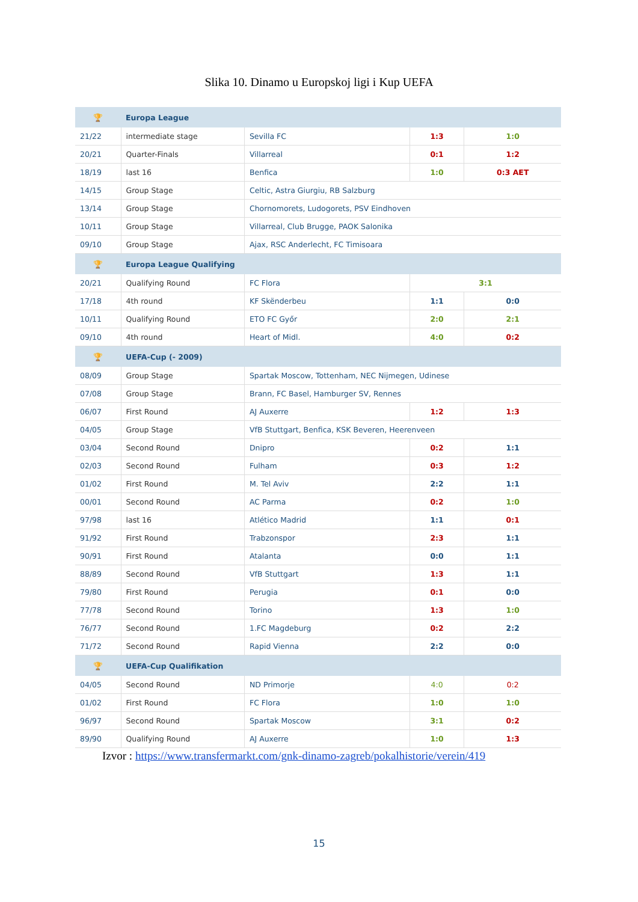Slika 10. Dinamo u Europskoj ligi i Kup UEFA
| 🏆 | Europa League | | | |
| 21/22 | intermediate stage | Sevilla FC | 1:3 | 1:0 |
| 20/21 | Quarter-Finals | Villarreal | 0:1 | 1:2 |
| 18/19 | last 16 | Benfica | 1:0 | 0:3 AET |
| 14/15 | Group Stage | Celtic, Astra Giurgiu, RB Salzburg | | |
| 13/14 | Group Stage | Chornomorets, Ludogorets, PSV Eindhoven | | |
| 10/11 | Group Stage | Villarreal, Club Brugge, PAOK Salonika | | |
| 09/10 | Group Stage | Ajax, RSC Anderlecht, FC Timisoara | | |
| 🏆 | Europa League Qualifying | | | |
| 20/21 | Qualifying Round | FC Flora | 3:1 | |
| 17/18 | 4th round | KF Skënderbeu | 1:1 | 0:0 |
| 10/11 | Qualifying Round | ETO FC Győr | 2:0 | 2:1 |
| 09/10 | 4th round | Heart of Midl. | 4:0 | 0:2 |
| 🏆 | UEFA-Cup (- 2009) | | | |
| 08/09 | Group Stage | Spartak Moscow, Tottenham, NEC Nijmegen, Udinese | | |
| 07/08 | Group Stage | Brann, FC Basel, Hamburger SV, Rennes | | |
| 06/07 | First Round | AJ Auxerre | 1:2 | 1:3 |
| 04/05 | Group Stage | VfB Stuttgart, Benfica, KSK Beveren, Heerenveen | | |
| 03/04 | Second Round | Dnipro | 0:2 | 1:1 |
| 02/03 | Second Round | Fulham | 0:3 | 1:2 |
| 01/02 | First Round | M. Tel Aviv | 2:2 | 1:1 |
| 00/01 | Second Round | AC Parma | 0:2 | 1:0 |
| 97/98 | last 16 | Atlético Madrid | 1:1 | 0:1 |
| 91/92 | First Round | Trabzonspor | 2:3 | 1:1 |
| 90/91 | First Round | Atalanta | 0:0 | 1:1 |
| 88/89 | Second Round | VfB Stuttgart | 1:3 | 1:1 |
| 79/80 | First Round | Perugia | 0:1 | 0:0 |
| 77/78 | Second Round | Torino | 1:3 | 1:0 |
| 76/77 | Second Round | 1.FC Magdeburg | 0:2 | 2:2 |
| 71/72 | Second Round | Rapid Vienna | 2:2 | 0:0 |
| 🏆 | UEFA-Cup Qualifikation | | | |
| 04/05 | Second Round | ND Primorje | 4:0 | 0:2 |
| 01/02 | First Round | FC Flora | 1:0 | 1:0 |
| 96/97 | Second Round | Spartak Moscow | 3:1 | 0:2 |
| 89/90 | Qualifying Round | AJ Auxerre | 1:0 | 1:3 |
Izvor : https://www.transfermarkt.com/gnk-dinamo-zagreb/pokalhistorie/verein/419
15